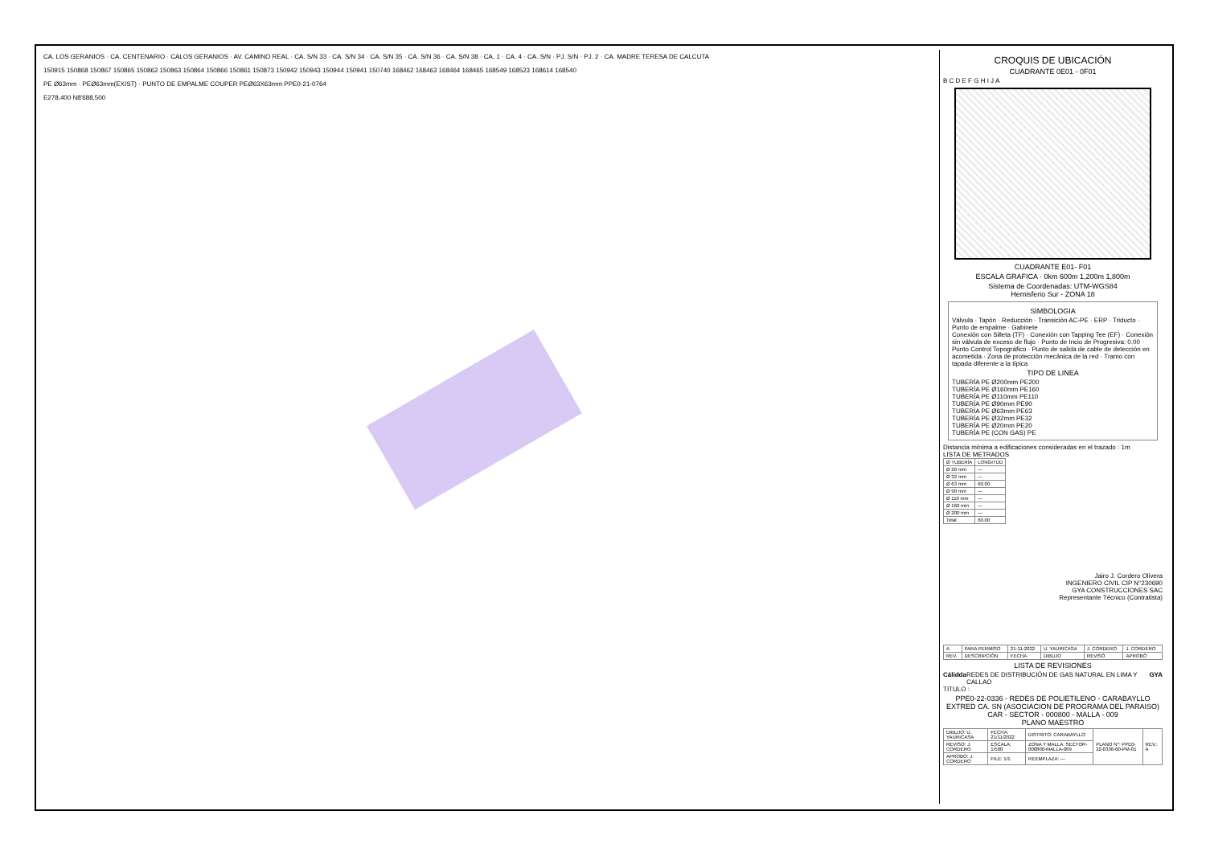CA. LOS GERANIOS · CA. CENTENARIO · CALOS GERANIOS · AV. CAMINO REAL · CA. S/N 33 · CA. S/N 34 · CA. S/N 35 · CA. S/N 36 · CA. S/N 38 · CA. 1 · CA. 4 · CA. S/N · PJ. S/N · PJ. 2 · CA. MADRE TERESA DE CALCUTA
150915 150868 150867 150865 150862 150863 150864 150866 150861 150873 150942 150943 150944 150941 150740 168462 168463 168464 168465 168549 168523 168614 168540
PE Ø63mm · PEØ63mm(EXIST) · PUNTO DE EMPALME COUPER PEØ63X63mm PPE0-21-0764
E278,400 N8'688,500
CROQUIS DE UBICACIÓN
CUADRANTE 0E01 - 0F01
B C D E F G H I J A
CUADRANTE E01- F01
ESCALA GRAFICA · 0km 600m 1,200m 1,800m
Sistema de Coordenadas: UTM-WGS84
Hemisferio Sur - ZONA 18
SIMBOLOGIA
Válvula · Tapón · Reducción · Transición AC-PE · ERP · Triducto · Punto de empalme · Gabinete
Conexión con Silleta (TF) · Conexión con Tapping Tee (EF) · Conexión sin válvula de exceso de flujo · Punto de Incio de Progresiva: 0.00 · Punto Control Topográfico · Punto de salida de cable de detección en acometida · Zona de protección mecánica de la red · Tramo con tapada diferente a la típica
TIPO DE LINEA
TUBERÍA PE Ø200mm PE200
TUBERÍA PE Ø160mm PE160
TUBERÍA PE Ø110mm PE110
TUBERÍA PE Ø90mm PE90
TUBERÍA PE Ø63mm PE63
TUBERÍA PE Ø32mm PE32
TUBERÍA PE Ø20mm PE20
TUBERÍA PE (CON GAS) PE
Distancia mínima a edificaciones consideradas en el trazado : 1m
LISTA DE METRADOS
| Ø TUBERÍA | LONGITUD |
| --- | --- |
| Ø 20 mm | --- |
| Ø 32 mm | --- |
| Ø 63 mm | 60.00 |
| Ø 90 mm | --- |
| Ø 110 mm | --- |
| Ø 160 mm | --- |
| Ø 200 mm | --- |
| Total | 60.00 |
Jairo J. Cordero Olivera
INGENIERO CIVIL CIP N°230690
GYA CONSTRUCCIONES SAC
Representante Técnico (Contratista)
| A | PARA PERMISO | 21-11-2022 | U. YAURICASA | J. CORDERO | J. CORDERO |
| REV. | DESCRIPCIÓN | FECHA | DIBUJO | REVISÓ | APROBÓ |
LISTA DE REVISIONES
Cálidda REDES DE DISTRIBUCIÓN DE GAS NATURAL EN LIMA Y CALLAO GYA
TITULO :
PPE0-22-0336 - REDES DE POLIETILENO - CARABAYLLO
EXTRED CA. SN (ASOCIACION DE PROGRAMA DEL PARAISO) CAR - SECTOR - 000800 - MALLA - 009
PLANO MAESTRO
| DIBUJO: U. YAURICASA | FECHA: 21/11/2022 | DISTRITO: CARABAYLLO | PLANO N°: PPE0-22-0336-00-PM-01 | REV.: A |
| REVISO: J. CORDERO | ESCALA: 1/500 | ZONA Y MALLA: SECTOR-000800-MALLA-009 | | |
| APROBO: J. CORDERO | FILE: 1/1 | REEMPLAZA: --- | | |